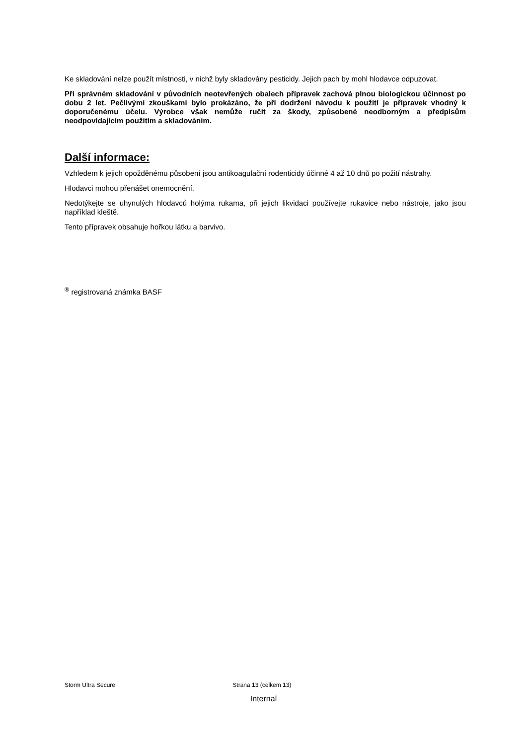Ke skladování nelze použít místnosti, v nichž byly skladovány pesticidy. Jejich pach by mohl hlodavce odpuzovat.
Při správném skladování v původních neotevřených obalech přípravek zachová plnou biologickou účinnost po dobu 2 let. Pečlivými zkouškami bylo prokázáno, že při dodržení návodu k použití je přípravek vhodný k doporučenému účelu. Výrobce však nemůže ručit za škody, způsobené neodborným a předpisům neodpovídajícím použitím a skladováním.
Další informace:
Vzhledem k jejich opožděnému působení jsou antikoagulační rodenticidy účinné 4 až 10 dnů po požití nástrahy.
Hlodavci mohou přenášet onemocnění.
Nedotýkejte se uhynulých hlodavců holýma rukama, při jejich likvidaci používejte rukavice nebo nástroje, jako jsou například kleště.
Tento přípravek obsahuje hořkou látku a barvivo.
<sup>®</sup> registrovaná známka BASF
Storm Ultra Secure Strana 13 (celkem 13)
Internal